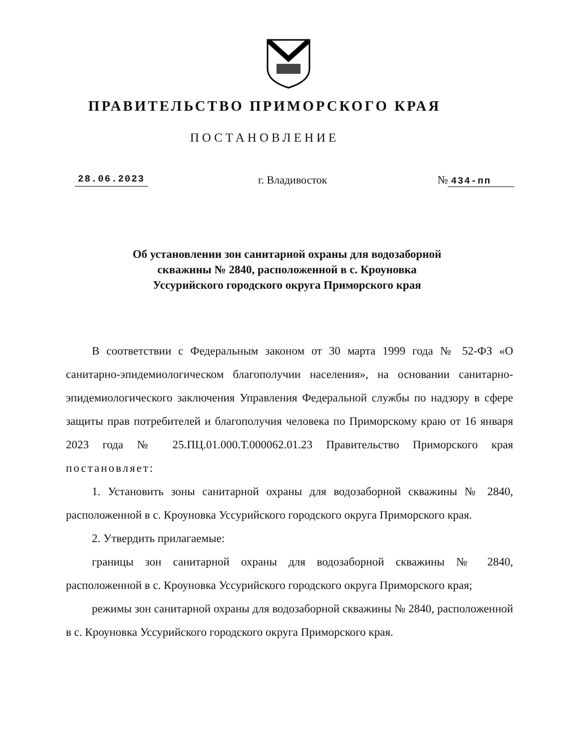ПРАВИТЕЛЬСТВО ПРИМОРСКОГО КРАЯ
ПОСТАНОВЛЕНИЕ
28.06.2023 г. Владивосток № 434-пп
Об установлении зон санитарной охраны для водозаборной
скважины № 2840, расположенной в с. Кроуновка
Уссурийского городского округа Приморского края
В соответствии с Федеральным законом от 30 марта 1999 года № 52-ФЗ «О санитарно-эпидемиологическом благополучии населения», на основании санитарно-эпидемиологического заключения Управления Федеральной службы по надзору в сфере защиты прав потребителей и благополучия человека по Приморскому краю от 16 января 2023 года № 25.ПЦ.01.000.Т.000062.01.23 Правительство Приморского края постановляет:
1. Установить зоны санитарной охраны для водозаборной скважины № 2840, расположенной в с. Кроуновка Уссурийского городского округа Приморского края.
2. Утвердить прилагаемые:
границы зон санитарной охраны для водозаборной скважины № 2840, расположенной в с. Кроуновка Уссурийского городского округа Приморского края;
режимы зон санитарной охраны для водозаборной скважины № 2840, расположенной в с. Кроуновка Уссурийского городского округа Приморского края.